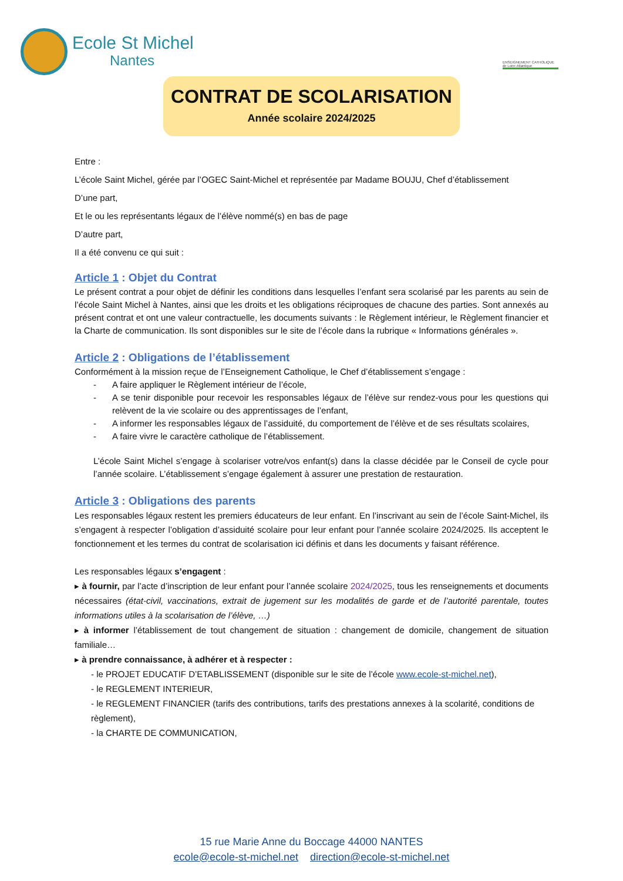Ecole St Michel
Nantes
ENSEIGNEMENT CATHOLIQUE de Loire-Atlantique
CONTRAT DE SCOLARISATION
Année scolaire 2024/2025
Entre :
L’école Saint Michel, gérée par l’OGEC Saint-Michel et représentée par Madame BOUJU, Chef d’établissement
D’une part,
Et le ou les représentants légaux de l’élève nommé(s) en bas de page
D’autre part,
Il a été convenu ce qui suit :
Article 1 : Objet du Contrat
Le présent contrat a pour objet de définir les conditions dans lesquelles l’enfant sera scolarisé par les parents au sein de l’école Saint Michel à Nantes, ainsi que les droits et les obligations réciproques de chacune des parties. Sont annexés au présent contrat et ont une valeur contractuelle, les documents suivants : le Règlement intérieur, le Règlement financier et la Charte de communication. Ils sont disponibles sur le site de l’école dans la rubrique « Informations générales ».
Article 2 : Obligations de l’établissement
Conformément à la mission reçue de l’Enseignement Catholique, le Chef d’établissement s’engage :
- A faire appliquer le Règlement intérieur de l’école,
- A se tenir disponible pour recevoir les responsables légaux de l’élève sur rendez-vous pour les questions qui relèvent de la vie scolaire ou des apprentissages de l’enfant,
- A informer les responsables légaux de l’assiduité, du comportement de l’élève et de ses résultats scolaires,
- A faire vivre le caractère catholique de l’établissement.
L’école Saint Michel s’engage à scolariser votre/vos enfant(s) dans la classe décidée par le Conseil de cycle pour l’année scolaire. L’établissement s’engage également à assurer une prestation de restauration.
Article 3 : Obligations des parents
Les responsables légaux restent les premiers éducateurs de leur enfant. En l’inscrivant au sein de l’école Saint-Michel, ils s’engagent à respecter l’obligation d’assiduité scolaire pour leur enfant pour l’année scolaire 2024/2025. Ils acceptent le fonctionnement et les termes du contrat de scolarisation ici définis et dans les documents y faisant référence.
Les responsables légaux s’engagent :
▸ à fournir, par l’acte d’inscription de leur enfant pour l’année scolaire 2024/2025, tous les renseignements et documents nécessaires (état-civil, vaccinations, extrait de jugement sur les modalités de garde et de l’autorité parentale, toutes informations utiles à la scolarisation de l’élève, …)
▸ à informer l’établissement de tout changement de situation : changement de domicile, changement de situation familiale…
▸ à prendre connaissance, à adhérer et à respecter :
- le PROJET EDUCATIF D’ETABLISSEMENT (disponible sur le site de l’école www.ecole-st-michel.net),
- le REGLEMENT INTERIEUR,
- le REGLEMENT FINANCIER (tarifs des contributions, tarifs des prestations annexes à la scolarité, conditions de règlement),
- la CHARTE DE COMMUNICATION,
15 rue Marie Anne du Boccage 44000 NANTES
ecole@ecole-st-michel.net direction@ecole-st-michel.net